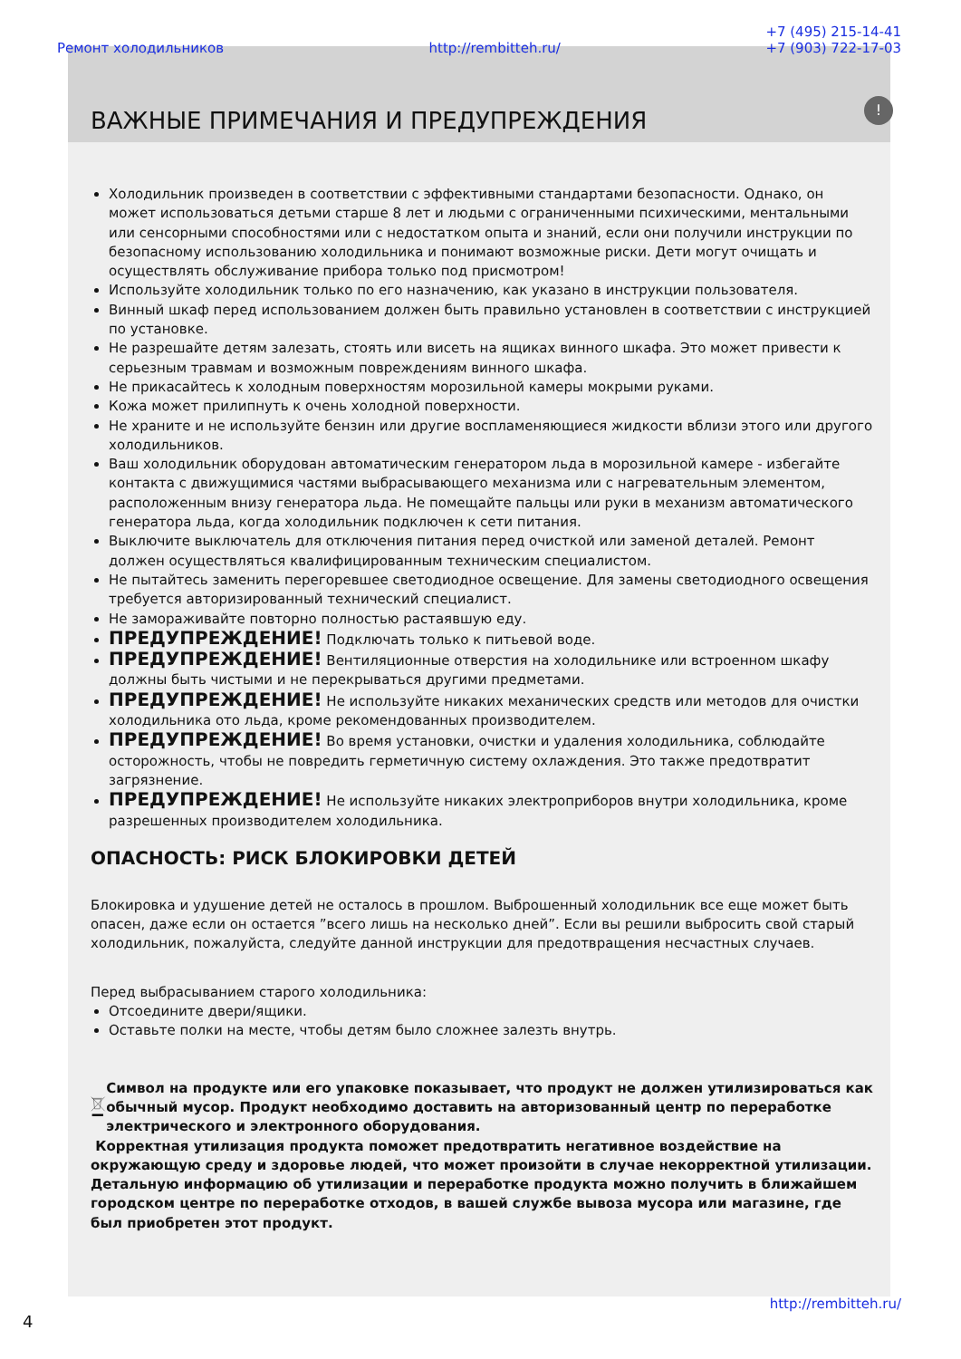Ремонт холодильников http://rembitteh.ru/ +7 (495) 215-14-41
+7 (903) 722-17-03
ВАЖНЫЕ ПРИМЕЧАНИЯ И ПРЕДУПРЕЖДЕНИЯ!
Холодильник произведен в соответствии с эффективными стандартами безопасности. Однако, он может использоваться детьми старше 8 лет и людьми с ограниченными психическими, ментальными или сенсорными способностями или с недостатком опыта и знаний, если они получили инструкции по безопасному использованию холодильника и понимают возможные риски. Дети могут очищать и осуществлять обслуживание прибора только под присмотром!
Используйте холодильник только по его назначению, как указано в инструкции пользователя.
Винный шкаф перед использованием должен быть правильно установлен в соответствии с инструкцией по установке.
Не разрешайте детям залезать, стоять или висеть на ящиках винного шкафа. Это может привести к серьезным травмам и возможным повреждениям винного шкафа.
Не прикасайтесь к холодным поверхностям морозильной камеры мокрыми руками.
Кожа может прилипнуть к очень холодной поверхности.
Не храните и не используйте бензин или другие воспламеняющиеся жидкости вблизи этого или другого холодильников.
Ваш холодильник оборудован автоматическим генератором льда в морозильной камере - избегайте контакта с движущимися частями выбрасывающего механизма или с нагревательным элементом, расположенным внизу генератора льда. Не помещайте пальцы или руки в механизм автоматического генератора льда, когда холодильник подключен к сети питания.
Выключите выключатель для отключения питания перед очисткой или заменой деталей. Ремонт должен осуществляться квалифицированным техническим специалистом.
Не пытайтесь заменить перегоревшее светодиодное освещение. Для замены светодиодного освещения требуется авторизированный технический специалист.
Не замораживайте повторно полностью растаявшую еду.
ПРЕДУПРЕЖДЕНИЕ! Подключать только к питьевой воде.
ПРЕДУПРЕЖДЕНИЕ! Вентиляционные отверстия на холодильнике или встроенном шкафу должны быть чистыми и не перекрываться другими предметами.
ПРЕДУПРЕЖДЕНИЕ! Не используйте никаких механических средств или методов для очистки холодильника ото льда, кроме рекомендованных производителем.
ПРЕДУПРЕЖДЕНИЕ! Во время установки, очистки и удаления холодильника, соблюдайте осторожность, чтобы не повредить герметичную систему охлаждения. Это также предотвратит загрязнение.
ПРЕДУПРЕЖДЕНИЕ! Не используйте никаких электроприборов внутри холодильника, кроме разрешенных производителем холодильника.
ОПАСНОСТЬ: РИСК БЛОКИРОВКИ ДЕТЕЙ
Блокировка и удушение детей не осталось в прошлом. Выброшенный холодильник все еще может быть опасен, даже если он остается ”всего лишь на несколько дней”. Если вы решили выбросить свой старый холодильник, пожалуйста, следуйте данной инструкции для предотвращения несчастных случаев.
Перед выбрасыванием старого холодильника:
Отсоедините двери/ящики.
Оставьте полки на месте, чтобы детям было сложнее залезть внутрь.
Символ на продукте или его упаковке показывает, что продукт не должен утилизироваться как обычный мусор. Продукт необходимо доставить на авторизованный центр по переработке электрического и электронного оборудования.
Корректная утилизация продукта поможет предотвратить негативное воздействие на окружающую среду и здоровье людей, что может произойти в случае некорректной утилизации. Детальную информацию об утилизации и переработке продукта можно получить в ближайшем городском центре по переработке отходов, в вашей службе вывоза мусора или магазине, где был приобретен этот продукт.
http://rembitteh.ru/
4